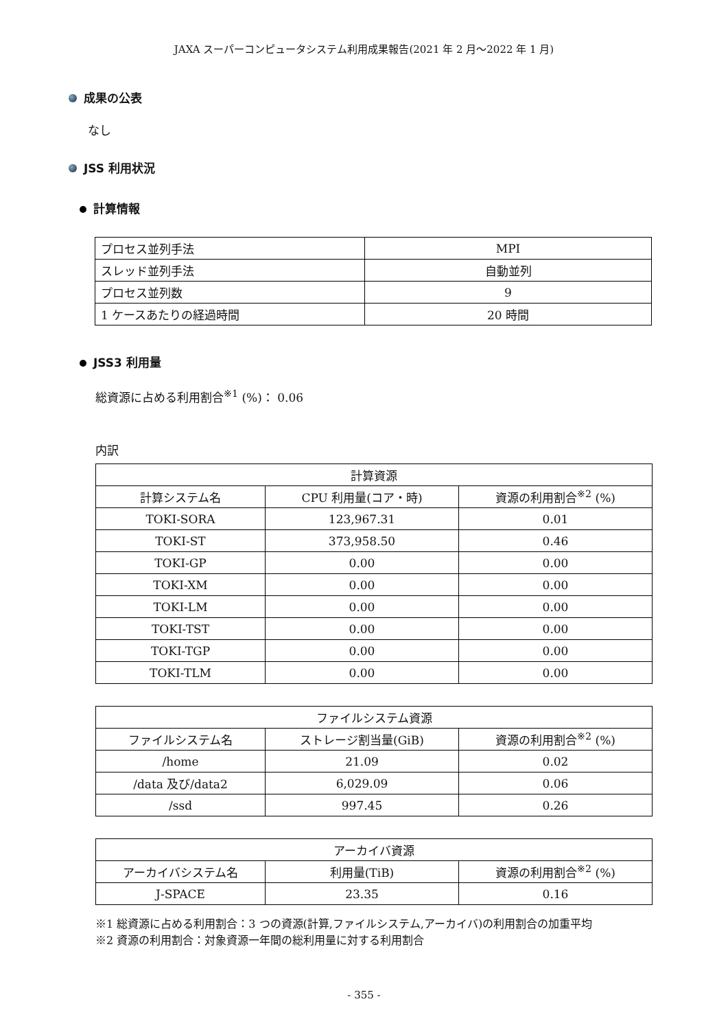JAXA スーパーコンピュータシステム利用成果報告(2021 年 2 月～2022 年 1 月)
成果の公表
なし
JSS 利用状況
計算情報
| プロセス並列手法 | MPI |
| スレッド並列手法 | 自動並列 |
| プロセス並列数 | 9 |
| 1 ケースあたりの経過時間 | 20 時間 |
JSS3 利用量
総資源に占める利用割合<sup>※1</sup> (%)： 0.06
内訳
| 計算資源 | | |
| 計算システム名 | CPU 利用量(コア・時) | 資源の利用割合<sup>※2</sup> (%) |
| TOKI-SORA | 123,967.31 | 0.01 |
| TOKI-ST | 373,958.50 | 0.46 |
| TOKI-GP | 0.00 | 0.00 |
| TOKI-XM | 0.00 | 0.00 |
| TOKI-LM | 0.00 | 0.00 |
| TOKI-TST | 0.00 | 0.00 |
| TOKI-TGP | 0.00 | 0.00 |
| TOKI-TLM | 0.00 | 0.00 |
| ファイルシステム資源 | | |
| ファイルシステム名 | ストレージ割当量(GiB) | 資源の利用割合<sup>※2</sup> (%) |
| /home | 21.09 | 0.02 |
| /data 及び/data2 | 6,029.09 | 0.06 |
| /ssd | 997.45 | 0.26 |
| アーカイバ資源 | | |
| アーカイバシステム名 | 利用量(TiB) | 資源の利用割合<sup>※2</sup> (%) |
| J-SPACE | 23.35 | 0.16 |
※1 総資源に占める利用割合：3 つの資源(計算,ファイルシステム,アーカイバ)の利用割合の加重平均
※2 資源の利用割合：対象資源一年間の総利用量に対する利用割合
- 355 -